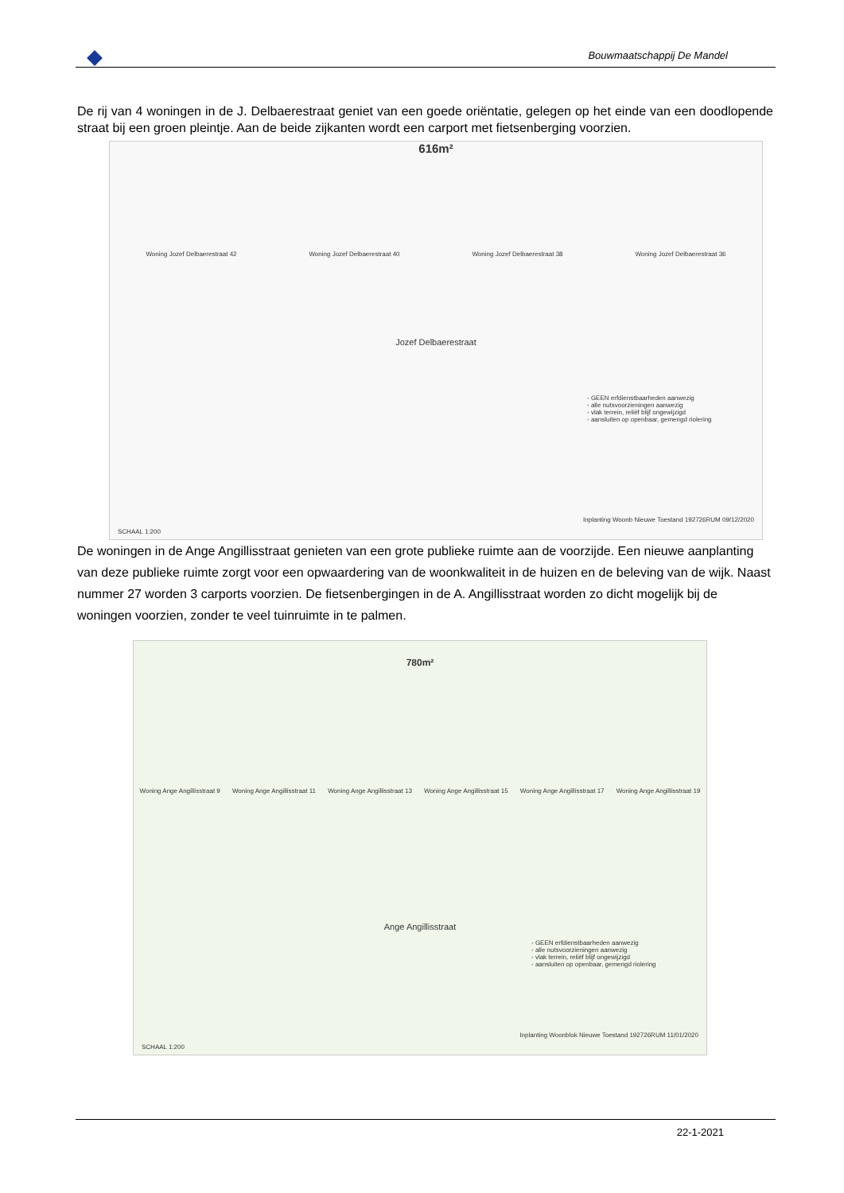Bouwmaatschappij De Mandel
De rij van 4 woningen in de J. Delbaerestraat geniet van een goede oriëntatie, gelegen op het einde van een doodlopende straat bij een groen pleintje. Aan de beide zijkanten wordt een carport met fietsenberging voorzien.
616m²
Woning Jozef Delbaerestraat 42 Woning Jozef Delbaerestraat 40 Woning Jozef Delbaerestraat 38 Woning Jozef Delbaerestraat 36
Jozef Delbaerestraat
- GEEN erfdienstbaarheden aanwezig
- alle nutsvoorzieningen aanwezig
- vlak terrein, reliëf blijf ongewijzigd
- aansluiten op openbaar, gemengd riolering
SCHAAL 1:200
Inplanting Woonb Nieuwe Toestand 192726RUM 09/12/2020
De woningen in de Ange Angillisstraat genieten van een grote publieke ruimte aan de voorzijde. Een nieuwe aanplanting van deze publieke ruimte zorgt voor een opwaardering van de woonkwaliteit in de huizen en de beleving van de wijk. Naast nummer 27 worden 3 carports voorzien. De fietsenbergingen in de A. Angillisstraat worden zo dicht mogelijk bij de woningen voorzien, zonder te veel tuinruimte in te palmen.
780m²
Woning Ange Angillisstraat 9 Woning Ange Angillisstraat 11 Woning Ange Angillisstraat 13 Woning Ange Angillisstraat 15 Woning Ange Angillisstraat 17 Woning Ange Angillisstraat 19
Ange Angillisstraat
- GEEN erfdienstbaarheden aanwezig
- alle nutsvoorzieningen aanwezig
- vlak terrein, reliëf blijf ongewijzigd
- aansluiten op openbaar, gemengd riolering
SCHAAL 1:200
Inplanting Woonblok Nieuwe Toestand 192726RUM 11/01/2020
22-1-2021